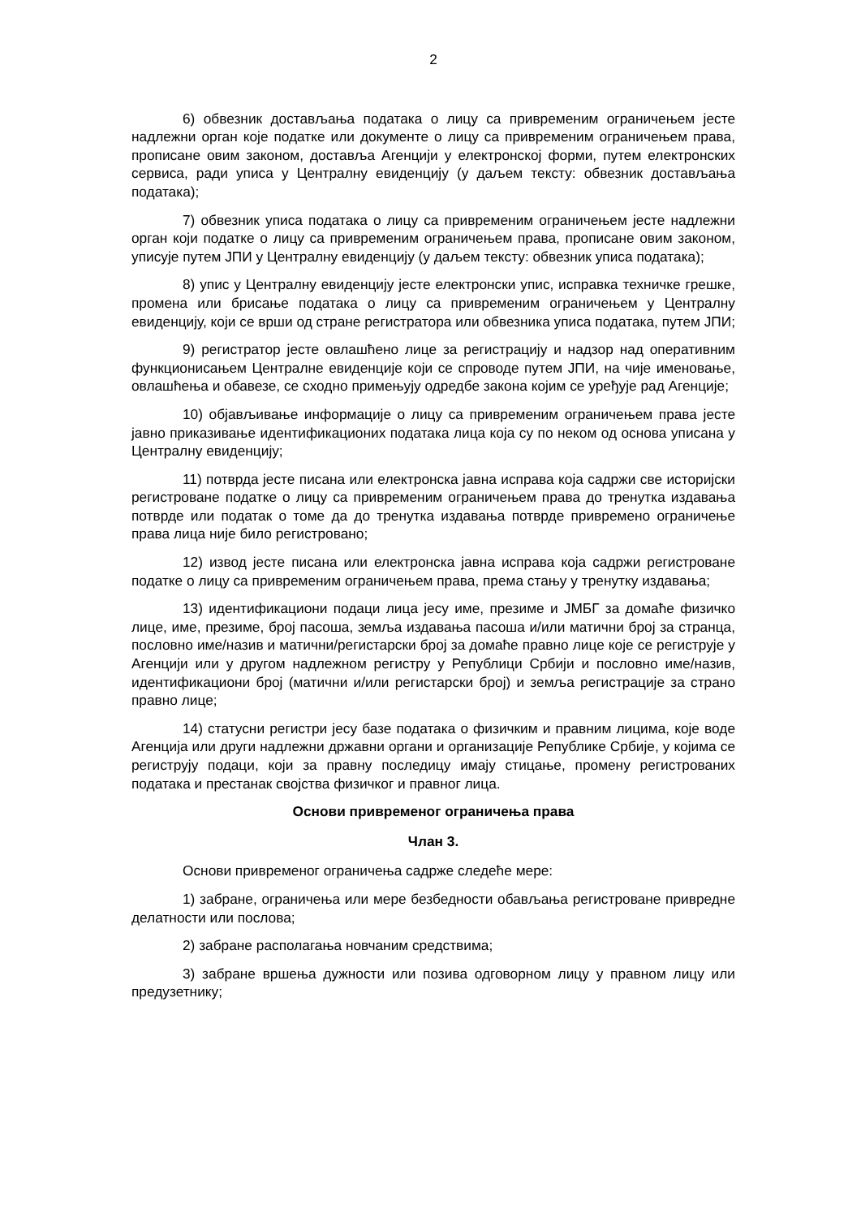2
6) обвезник достављања података о лицу са привременим ограничењем јесте надлежни орган које податке или документе о лицу са привременим ограничењем права, прописане овим законом, доставља Агенцији у електронској форми, путем електронских сервиса, ради уписа у Централну евиденцију (у даљем тексту: обвезник достављања података);
7) обвезник уписа података о лицу са привременим ограничењем јесте надлежни орган који податке о лицу са привременим ограничењем права, прописане овим законом, уписује путем ЈПИ у Централну евиденцију (у даљем тексту: обвезник уписа података);
8) упис у Централну евиденцију јесте електронски упис, исправка техничке грешке, промена или брисање података о лицу са привременим ограничењем у Централну евиденцију, који се врши од стране регистратора или обвезника уписа података, путем ЈПИ;
9) регистратор јесте овлашћено лице за регистрацију и надзор над оперативним функционисањем Централне евиденције који се спроводе путем ЈПИ, на чије именовање, овлашћења и обавезе, се сходно примењују одредбе закона којим се уређује рад Агенције;
10) објављивање информације о лицу са привременим ограничењем права јесте јавно приказивање идентификационих података лица која су по неком од основа уписана у Централну евиденцију;
11) потврда јесте писана или електронска јавна исправа која садржи све историјски регистроване податке о лицу са привременим ограничењем права до тренутка издавања потврде или податак о томе да до тренутка издавања потврде привремено ограничење права лица није било регистровано;
12) извод јесте писана или електронска јавна исправа која садржи регистроване податке о лицу са привременим ограничењем права, према стању у тренутку издавања;
13) идентификациони подаци лица јесу име, презиме и ЈМБГ за домаће физичко лице, име, презиме, број пасоша, земља издавања пасоша и/или матични број за странца, пословно име/назив и матични/регистарски број за домаће правно лице које се региструје у Агенцији или у другом надлежном регистру у Републици Србији и пословно име/назив, идентификациони број (матични и/или регистарски број) и земља регистрације за страно правно лице;
14) статусни регистри јесу базе података о физичким и правним лицима, које воде Агенција или други надлежни државни органи и организације Републике Србије, у којима се региструју подаци, који за правну последицу имају стицање, промену регистрованих података и престанак својства физичког и правног лица.
Основи привременог ограничења права
Члан 3.
Основи привременог ограничења садрже следеће мере:
1) забране, ограничења или мере безбедности обављања регистроване привредне делатности или послова;
2) забране располагања новчаним средствима;
3) забране вршења дужности или позива одговорном лицу у правном лицу или предузетнику;